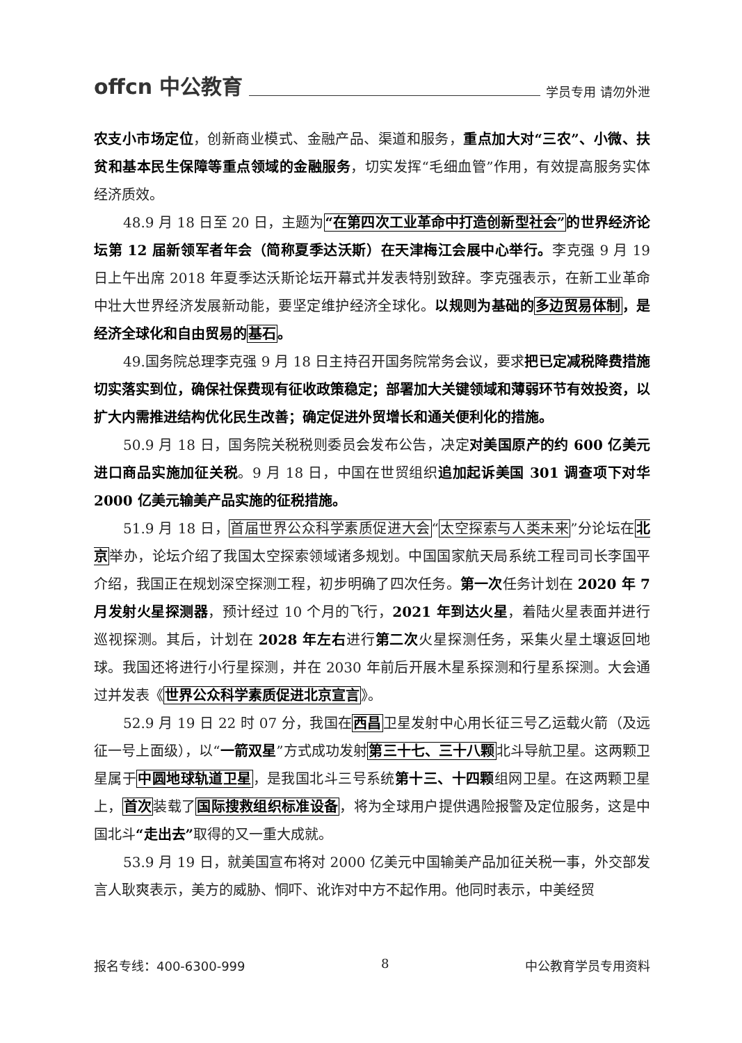offcn 中公教育 学员专用 请勿外泄
农支小市场定位，创新商业模式、金融产品、渠道和服务，重点加大对“三农”、小微、扶贫和基本民生保障等重点领域的金融服务，切实发挥“毛细血管”作用，有效提高服务实体经济质效。
48.9 月 18 日至 20 日，主题为“在第四次工业革命中打造创新型社会”的世界经济论坛第 12 届新领军者年会（简称夏季达沃斯）在天津梅江会展中心举行。李克强 9 月 19 日上午出席 2018 年夏季达沃斯论坛开幕式并发表特别致辞。李克强表示，在新工业革命中壮大世界经济发展新动能，要坚定维护经济全球化。以规则为基础的多边贸易体制，是经济全球化和自由贸易的基石。
49.国务院总理李克强 9 月 18 日主持召开国务院常务会议，要求把已定减税降费措施切实落实到位，确保社保费现有征收政策稳定；部署加大关键领域和薄弱环节有效投资，以扩大内需推进结构优化民生改善；确定促进外贸增长和通关便利化的措施。
50.9 月 18 日，国务院关税税则委员会发布公告，决定对美国原产的约 600 亿美元进口商品实施加征关税。9 月 18 日，中国在世贸组织追加起诉美国 301 调查项下对华 2000 亿美元输美产品实施的征税措施。
51.9 月 18 日，首届世界公众科学素质促进大会“太空探索与人类未来”分论坛在北京举办，论坛介绍了我国太空探索领域诸多规划。中国国家航天局系统工程司司长李国平介绍，我国正在规划深空探测工程，初步明确了四次任务。第一次任务计划在 2020 年 7 月发射火星探测器，预计经过 10 个月的飞行，2021 年到达火星，着陆火星表面并进行巡视探测。其后，计划在 2028 年左右进行第二次火星探测任务，采集火星土壤返回地球。我国还将进行小行星探测，并在 2030 年前后开展木星系探测和行星系探测。大会通过并发表《世界公众科学素质促进北京宣言》。
52.9 月 19 日 22 时 07 分，我国在西昌卫星发射中心用长征三号乙运载火箭（及远征一号上面级），以“一箭双星”方式成功发射第三十七、三十八颗北斗导航卫星。这两颗卫星属于中圆地球轨道卫星，是我国北斗三号系统第十三、十四颗组网卫星。在这两颗卫星上，首次装载了国际搜救组织标准设备，将为全球用户提供遇险报警及定位服务，这是中国北斗“走出去”取得的又一重大成就。
53.9 月 19 日，就美国宣布将对 2000 亿美元中国输美产品加征关税一事，外交部发言人耿爽表示，美方的威胁、恫吓、讹诈对中方不起作用。他同时表示，中美经贸
报名专线：400-6300-999 8 中公教育学员专用资料